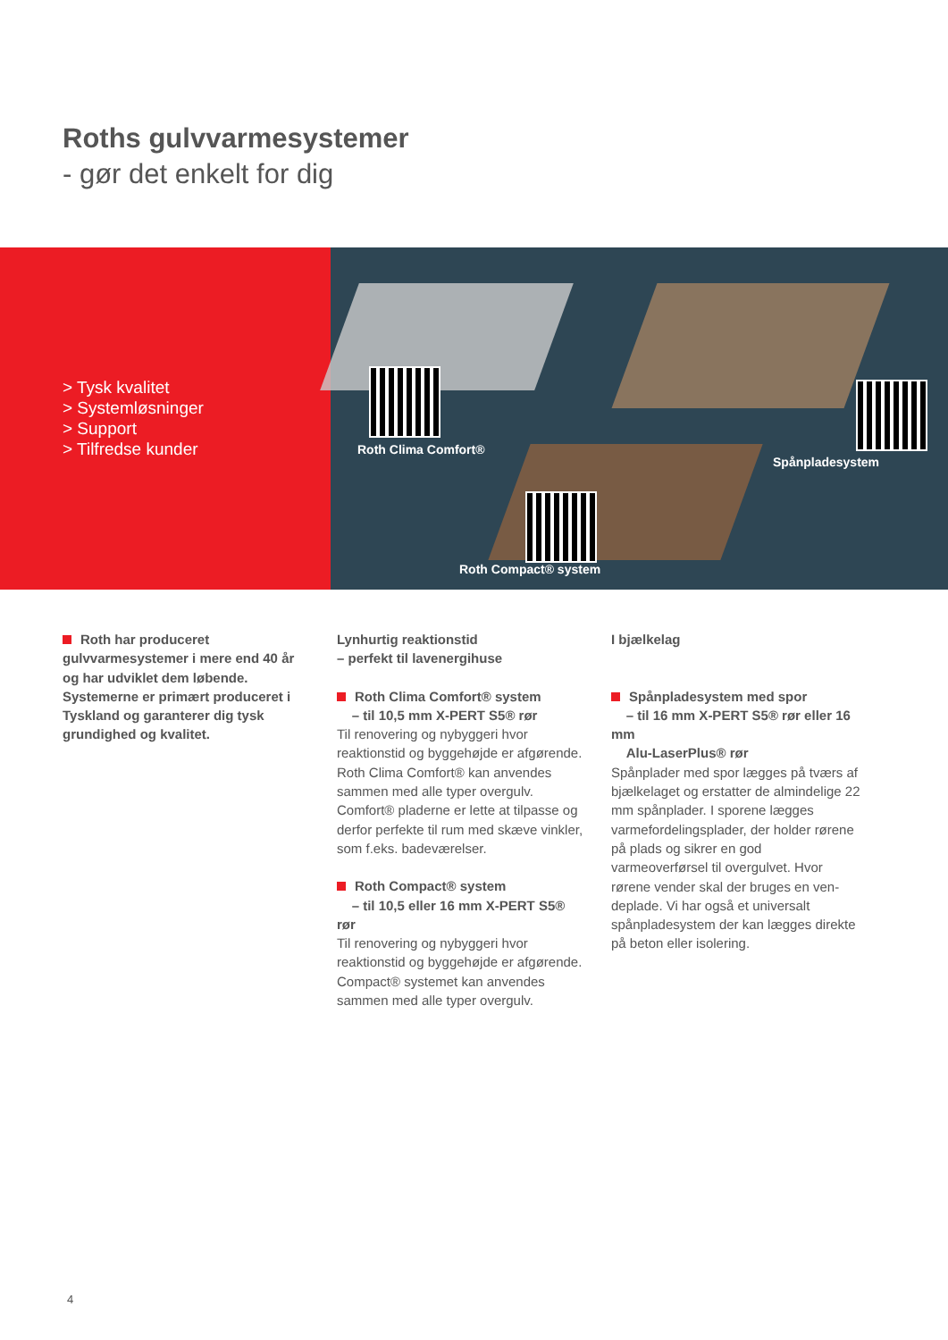Roths gulvvarmesystemer
- gør det enkelt for dig
> Tysk kvalitet
> Systemløsninger
> Support
> Tilfredse kunder
Roth Clima Comfort®
Spånpladesystem
Roth Compact® system
Roth har produceret gulvvarmesyste­mer i mere end 40 år og har udviklet dem løbende. Systemerne er primært produ­ceret i Tyskland og garanterer dig tysk grundighed og kvalitet.
Lynhurtig reaktionstid
– perfekt til lavenergihuse
Roth Clima Comfort® system
– til 10,5 mm X-PERT S5® rør
Til renovering og nybyggeri hvor reaktions­tid og byggehøjde er afgørende. Roth Clima Comfort® kan anvendes sammen med alle typer overgulv. Comfort® pladerne er lette at tilpasse og derfor perfekte til rum med skæve vinkler, som f.eks. badeværelser.
Roth Compact® system
– til 10,5 eller 16 mm X-PERT S5® rør
Til renovering og nybyggeri hvor reaktions­tid og byggehøjde er afgørende. Compact® systemet kan anvendes sammen med alle typer overgulv.
I bjælkelag
Spånpladesystem med spor
– til 16 mm X-PERT S5® rør eller 16 mm
Alu-LaserPlus® rør
Spånplader med spor lægges på tværs af bjælkelaget og erstatter de almindelige 22 mm spånplader. I sporene lægges varmefor­delingsplader, der holder rørene på plads og sikrer en god varmeoverførsel til overgulvet. Hvor rørene vender skal der bruges en ven­deplade. Vi har også et universalt spånpla­desystem der kan lægges direkte på beton eller isolering.
4